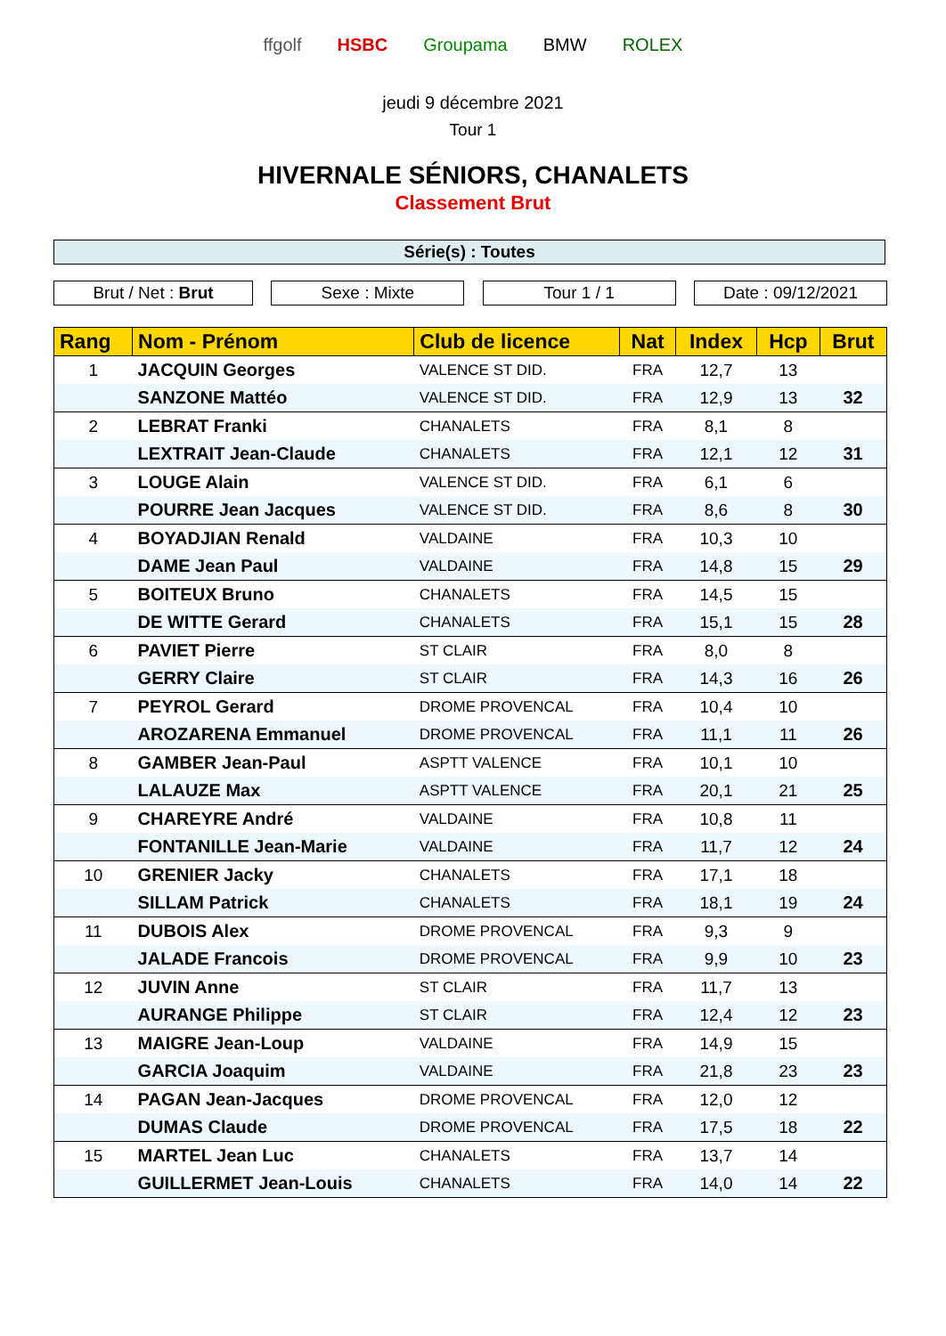ffgolf HSBC Groupama BMW ROLEX
jeudi 9 décembre 2021
Tour 1
HIVERNALE SÉNIORS, CHANALETS
Classement Brut
Série(s) : Toutes
Brut / Net : Brut Sexe : Mixte Tour 1 / 1 Date : 09/12/2021
| Rang | Nom - Prénom | Club de licence | Nat | Index | Hcp | Brut |
| --- | --- | --- | --- | --- | --- | --- |
| 1 | JACQUIN Georges | VALENCE ST DID. | FRA | 12,7 | 13 | |
| | SANZONE Mattéo | VALENCE ST DID. | FRA | 12,9 | 13 | 32 |
| 2 | LEBRAT Franki | CHANALETS | FRA | 8,1 | 8 | |
| | LEXTRAIT Jean-Claude | CHANALETS | FRA | 12,1 | 12 | 31 |
| 3 | LOUGE Alain | VALENCE ST DID. | FRA | 6,1 | 6 | |
| | POURRE Jean Jacques | VALENCE ST DID. | FRA | 8,6 | 8 | 30 |
| 4 | BOYADJIAN Renald | VALDAINE | FRA | 10,3 | 10 | |
| | DAME Jean Paul | VALDAINE | FRA | 14,8 | 15 | 29 |
| 5 | BOITEUX Bruno | CHANALETS | FRA | 14,5 | 15 | |
| | DE WITTE Gerard | CHANALETS | FRA | 15,1 | 15 | 28 |
| 6 | PAVIET Pierre | ST CLAIR | FRA | 8,0 | 8 | |
| | GERRY Claire | ST CLAIR | FRA | 14,3 | 16 | 26 |
| 7 | PEYROL Gerard | DROME PROVENCAL | FRA | 10,4 | 10 | |
| | AROZARENA Emmanuel | DROME PROVENCAL | FRA | 11,1 | 11 | 26 |
| 8 | GAMBER Jean-Paul | ASPTT VALENCE | FRA | 10,1 | 10 | |
| | LALAUZE Max | ASPTT VALENCE | FRA | 20,1 | 21 | 25 |
| 9 | CHAREYRE André | VALDAINE | FRA | 10,8 | 11 | |
| | FONTANILLE Jean-Marie | VALDAINE | FRA | 11,7 | 12 | 24 |
| 10 | GRENIER Jacky | CHANALETS | FRA | 17,1 | 18 | |
| | SILLAM Patrick | CHANALETS | FRA | 18,1 | 19 | 24 |
| 11 | DUBOIS Alex | DROME PROVENCAL | FRA | 9,3 | 9 | |
| | JALADE Francois | DROME PROVENCAL | FRA | 9,9 | 10 | 23 |
| 12 | JUVIN Anne | ST CLAIR | FRA | 11,7 | 13 | |
| | AURANGE Philippe | ST CLAIR | FRA | 12,4 | 12 | 23 |
| 13 | MAIGRE Jean-Loup | VALDAINE | FRA | 14,9 | 15 | |
| | GARCIA Joaquim | VALDAINE | FRA | 21,8 | 23 | 23 |
| 14 | PAGAN Jean-Jacques | DROME PROVENCAL | FRA | 12,0 | 12 | |
| | DUMAS Claude | DROME PROVENCAL | FRA | 17,5 | 18 | 22 |
| 15 | MARTEL Jean Luc | CHANALETS | FRA | 13,7 | 14 | |
| | GUILLERMET Jean-Louis | CHANALETS | FRA | 14,0 | 14 | 22 |